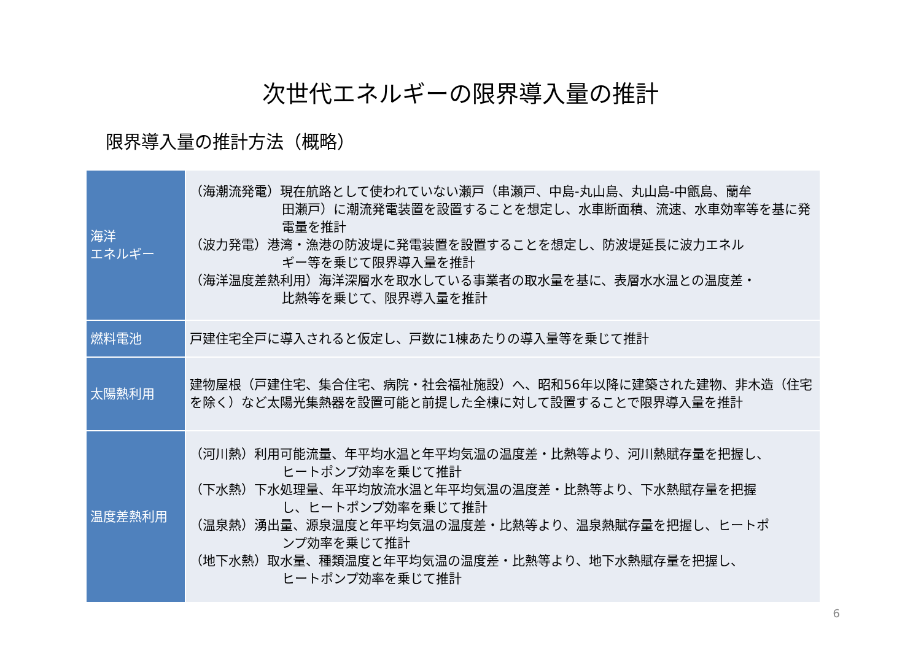次世代エネルギーの限界導入量の推計
限界導入量の推計方法（概略）
| 海洋 エネルギー | （海潮流発電）現在航路として使われていない瀬戸（串瀬戸、中島-丸山島、丸山島-中甑島、蘭牟 田瀬戸）に潮流発電装置を設置することを想定し、水車断面積、流速、水車効率等を基に発電量を推計 （波力発電）港湾・漁港の防波堤に発電装置を設置することを想定し、防波堤延長に波力エネル ギー等を乗じて限界導入量を推計 （海洋温度差熱利用）海洋深層水を取水している事業者の取水量を基に、表層水水温との温度差・ 比熱等を乗じて、限界導入量を推計 |
| 燃料電池 | 戸建住宅全戸に導入されると仮定し、戸数に1棟あたりの導入量等を乗じて推計 |
| 太陽熱利用 | 建物屋根（戸建住宅、集合住宅、病院・社会福祉施設）へ、昭和56年以降に建築された建物、非木造（住宅を除く）など太陽光集熱器を設置可能と前提した全棟に対して設置することで限界導入量を推計 |
| 温度差熱利用 | （河川熱）利用可能流量、年平均水温と年平均気温の温度差・比熱等より、河川熱賦存量を把握し、 ヒートポンプ効率を乗じて推計 （下水熱）下水処理量、年平均放流水温と年平均気温の温度差・比熱等より、下水熱賦存量を把握 し、ヒートポンプ効率を乗じて推計 （温泉熱）湧出量、源泉温度と年平均気温の温度差・比熱等より、温泉熱賦存量を把握し、ヒートポ ンプ効率を乗じて推計 （地下水熱）取水量、種類温度と年平均気温の温度差・比熱等より、地下水熱賦存量を把握し、 ヒートポンプ効率を乗じて推計 |
6